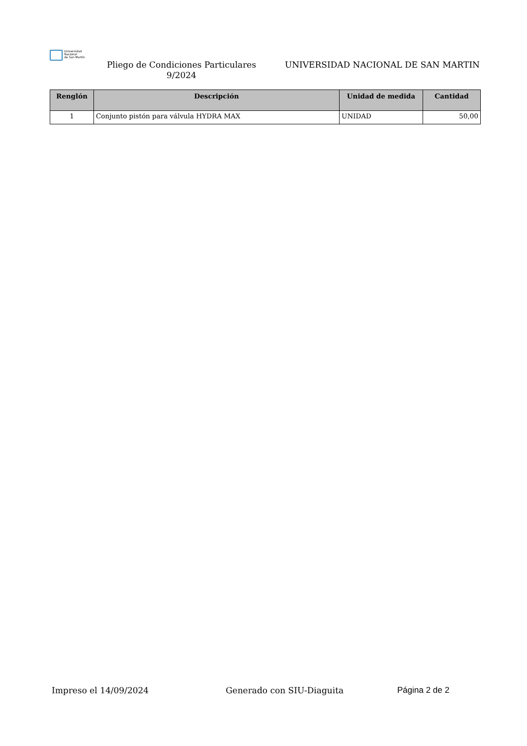Universidad
Nacional
de San Martín
Pliego de Condiciones Particulares
9/2024
UNIVERSIDAD NACIONAL DE SAN MARTIN
| Renglón | Descripción | Unidad de medida | Cantidad |
| --- | --- | --- | --- |
| 1 | Conjunto pistón para válvula HYDRA MAX | UNIDAD | 50,00 |
Impreso el 14/09/2024 Generado con SIU-Diaguita Página 2 de 2